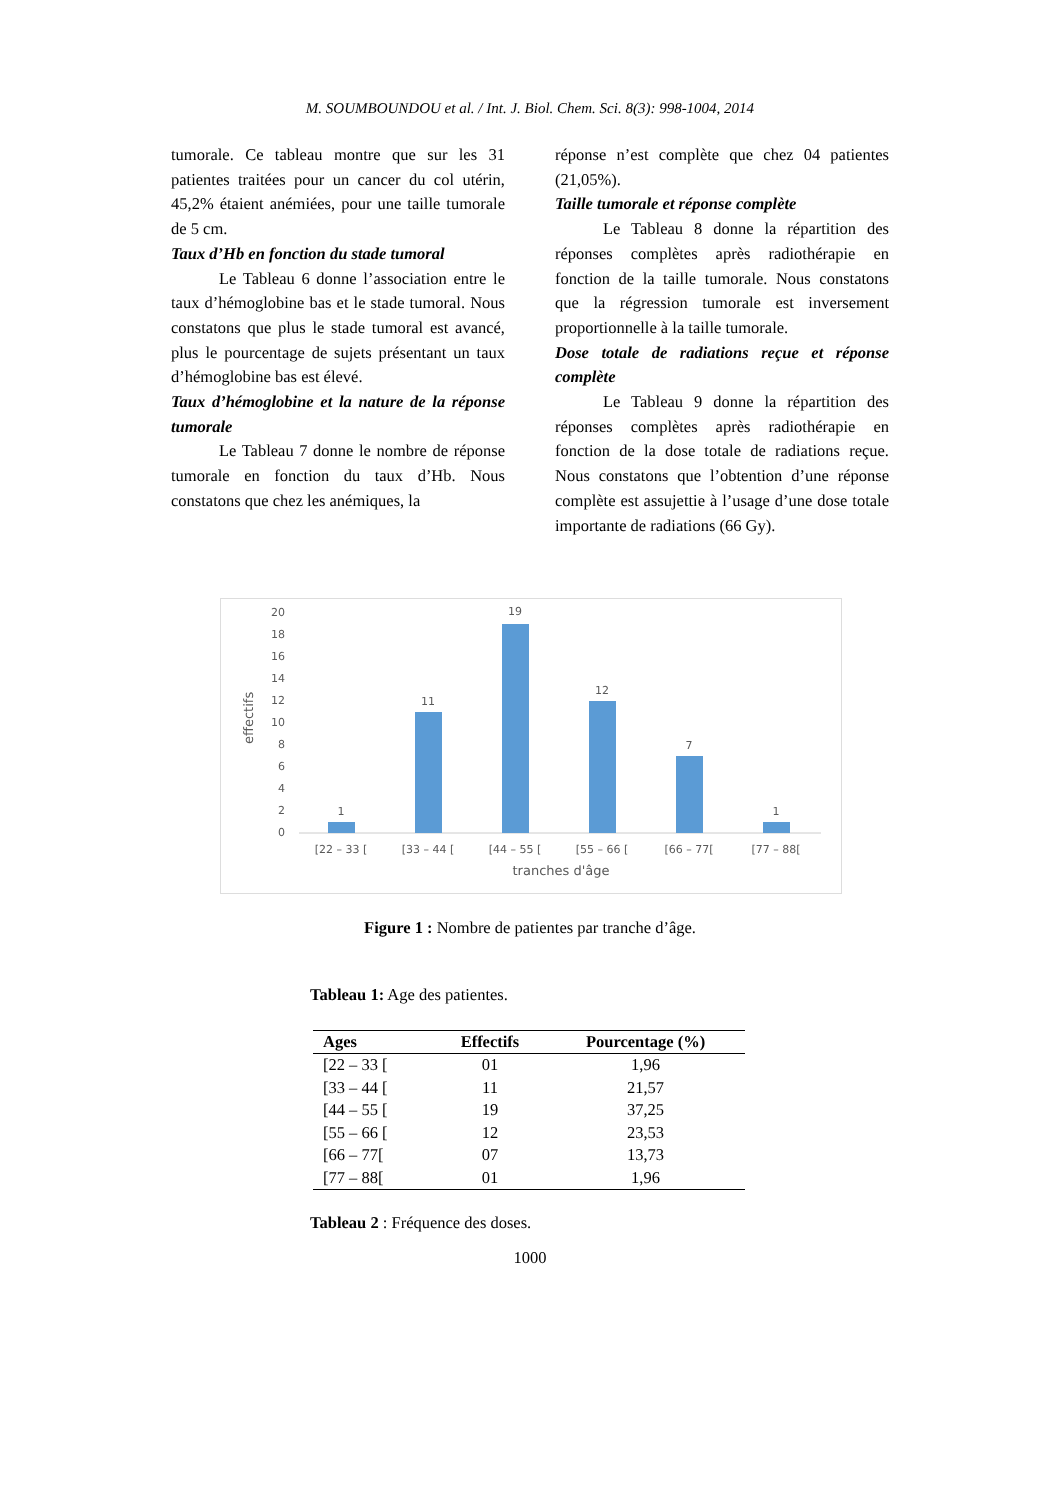M. SOUMBOUNDOU et al. / Int. J. Biol. Chem. Sci. 8(3): 998-1004, 2014
tumorale. Ce tableau montre que sur les 31 patientes traitées pour un cancer du col utérin, 45,2% étaient anémiées, pour une taille tumorale de 5 cm.
Taux d’Hb en fonction du stade tumoral
Le Tableau 6 donne l’association entre le taux d’hémoglobine bas et le stade tumoral. Nous constatons que plus le stade tumoral est avancé, plus le pourcentage de sujets présentant un taux d’hémoglobine bas est élevé.
Taux d’hémoglobine et la nature de la réponse tumorale
Le Tableau 7 donne le nombre de réponse tumorale en fonction du taux d’Hb. Nous constatons que chez les anémiques, la
réponse n’est complète que chez 04 patientes (21,05%).
Taille tumorale et réponse complète
Le Tableau 8 donne la répartition des réponses complètes après radiothérapie en fonction de la taille tumorale. Nous constatons que la régression tumorale est inversement proportionnelle à la taille tumorale.
Dose totale de radiations reçue et réponse complète
Le Tableau 9 donne la répartition des réponses complètes après radiothérapie en fonction de la dose totale de radiations reçue. Nous constatons que l’obtention d’une réponse complète est assujettie à l’usage d’une dose totale importante de radiations (66 Gy).
20
18
16
14
12
10
8
6
4
2
0
effectifs
1
11
19
12
7
1
[22 – 33 [
[33 – 44 [
[44 – 55 [
[55 – 66 [
[66 – 77[
[77 – 88[
tranches d'âge
Figure 1 : Nombre de patientes par tranche d’âge.
Tableau 1: Age des patientes.
| Ages | Effectifs | Pourcentage (%) |
| --- | --- | --- |
| [22 – 33 [ | 01 | 1,96 |
| [33 – 44 [ | 11 | 21,57 |
| [44 – 55 [ | 19 | 37,25 |
| [55 – 66 [ | 12 | 23,53 |
| [66 – 77[ | 07 | 13,73 |
| [77 – 88[ | 01 | 1,96 |
Tableau 2 : Fréquence des doses.
1000